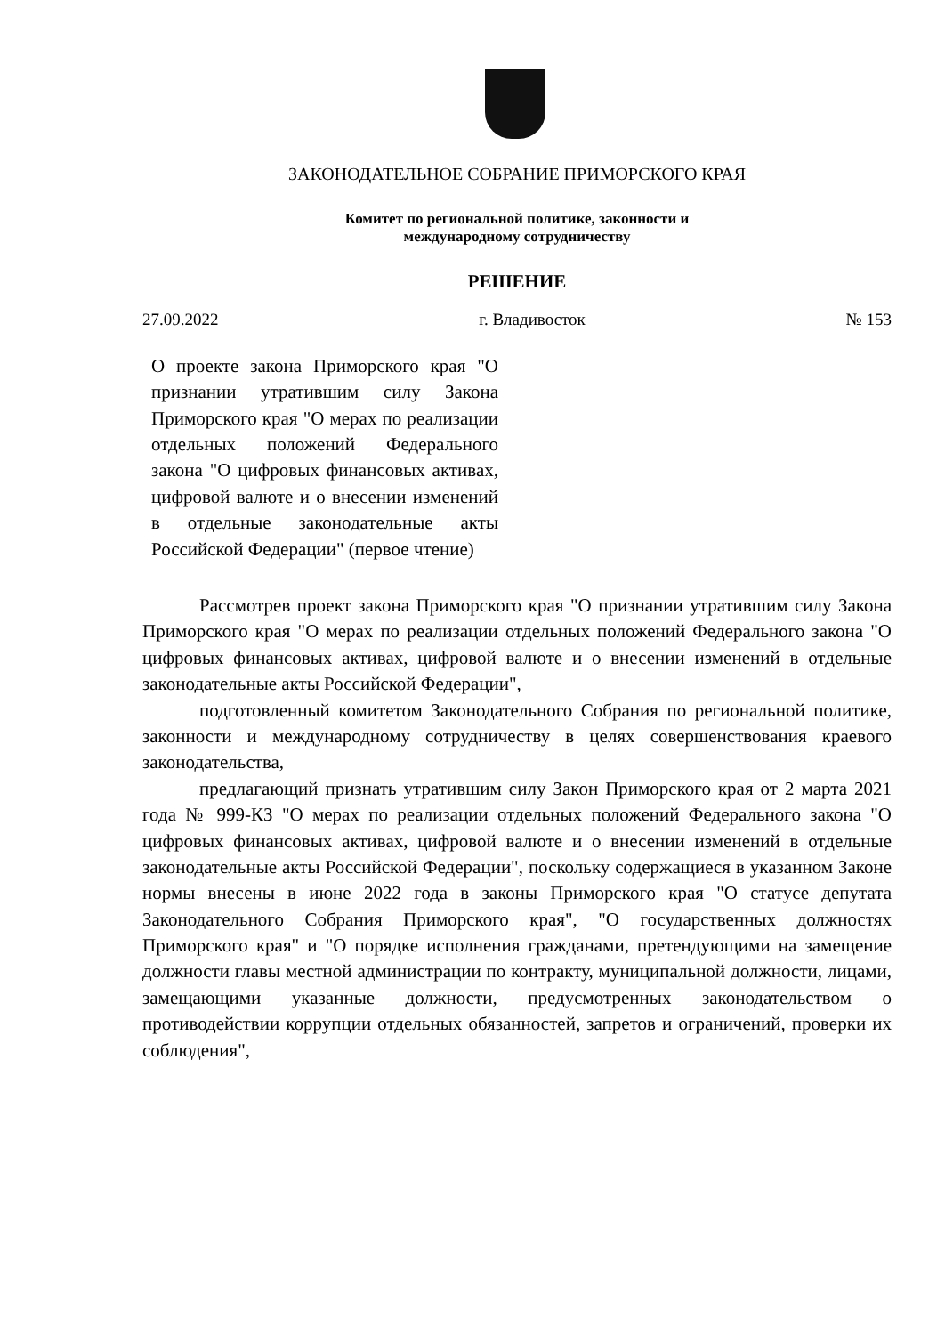ЗАКОНОДАТЕЛЬНОЕ СОБРАНИЕ ПРИМОРСКОГО КРАЯ
Комитет по региональной политике, законности и
международному сотрудничеству
РЕШЕНИЕ
27.09.2022 г. Владивосток № 153
О проекте закона Приморского края "О признании утратившим силу Закона Приморского края "О мерах по реализации отдельных положений Федерального закона "О цифровых финансовых активах, цифровой валюте и о внесении изменений в отдельные законодательные акты Российской Федерации" (первое чтение)
Рассмотрев проект закона Приморского края "О признании утратившим силу Закона Приморского края "О мерах по реализации отдельных положений Федерального закона "О цифровых финансовых активах, цифровой валюте и о внесении изменений в отдельные законодательные акты Российской Федерации",
подготовленный комитетом Законодательного Собрания по региональной политике, законности и международному сотрудничеству в целях совершенствования краевого законодательства,
предлагающий признать утратившим силу Закон Приморского края от 2 марта 2021 года № 999-КЗ "О мерах по реализации отдельных положений Федерального закона "О цифровых финансовых активах, цифровой валюте и о внесении изменений в отдельные законодательные акты Российской Федерации", поскольку содержащиеся в указанном Законе нормы внесены в июне 2022 года в законы Приморского края "О статусе депутата Законодательного Собрания Приморского края", "О государственных должностях Приморского края" и "О порядке исполнения гражданами, претендующими на замещение должности главы местной администрации по контракту, муниципальной должности, лицами, замещающими указанные должности, предусмотренных законодательством о противодействии коррупции отдельных обязанностей, запретов и ограничений, проверки их соблюдения",